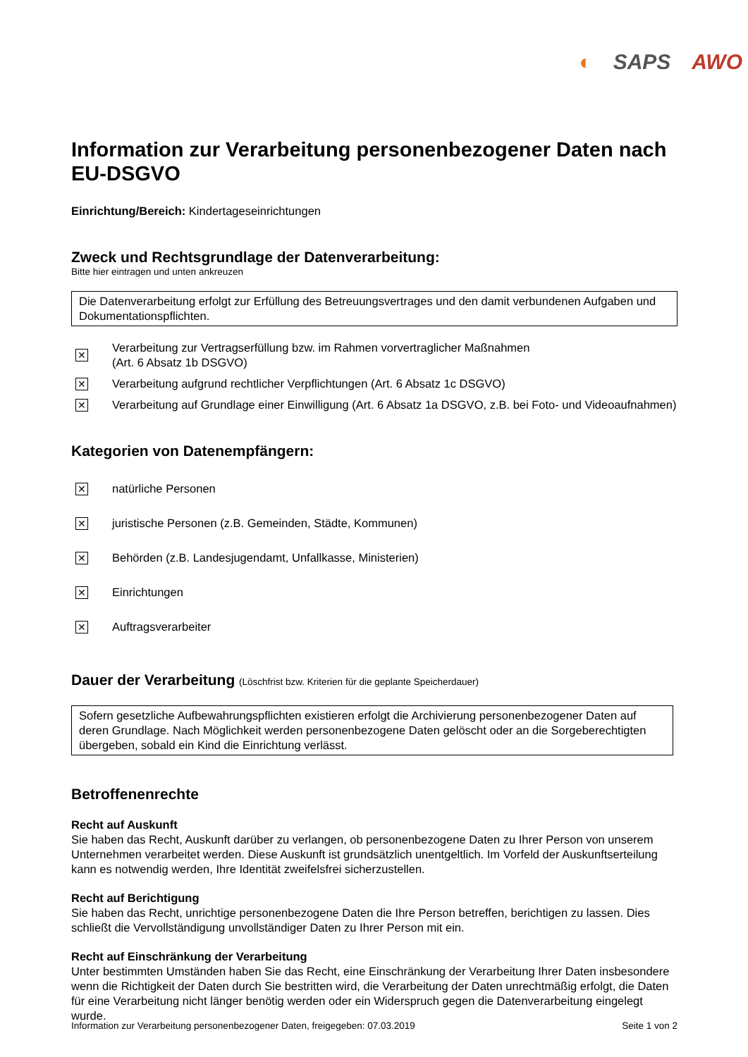◐ SAPS AWO
Information zur Verarbeitung personenbezogener Daten nach EU-DSGVO
Einrichtung/Bereich: Kindertageseinrichtungen
Zweck und Rechtsgrundlage der Datenverarbeitung:
Bitte hier eintragen und unten ankreuzen
Die Datenverarbeitung erfolgt zur Erfüllung des Betreuungsvertrages und den damit verbundenen Aufgaben und Dokumentationspflichten.
✕ Verarbeitung zur Vertragserfüllung bzw. im Rahmen vorvertraglicher Maßnahmen
(Art. 6 Absatz 1b DSGVO)
✕ Verarbeitung aufgrund rechtlicher Verpflichtungen (Art. 6 Absatz 1c DSGVO)
✕ Verarbeitung auf Grundlage einer Einwilligung (Art. 6 Absatz 1a DSGVO, z.B. bei Foto- und Videoaufnahmen)
Kategorien von Datenempfängern:
✕ natürliche Personen
✕ juristische Personen (z.B. Gemeinden, Städte, Kommunen)
✕ Behörden (z.B. Landesjugendamt, Unfallkasse, Ministerien)
✕ Einrichtungen
✕ Auftragsverarbeiter
Dauer der Verarbeitung (Löschfrist bzw. Kriterien für die geplante Speicherdauer)
Sofern gesetzliche Aufbewahrungspflichten existieren erfolgt die Archivierung personenbezogener Daten auf deren Grundlage. Nach Möglichkeit werden personenbezogene Daten gelöscht oder an die Sorgeberechtigten übergeben, sobald ein Kind die Einrichtung verlässt.
Betroffenenrechte
Recht auf Auskunft
Sie haben das Recht, Auskunft darüber zu verlangen, ob personenbezogene Daten zu Ihrer Person von unserem Unternehmen verarbeitet werden. Diese Auskunft ist grundsätzlich unentgeltlich. Im Vorfeld der Auskunftserteilung kann es notwendig werden, Ihre Identität zweifelsfrei sicherzustellen.
Recht auf Berichtigung
Sie haben das Recht, unrichtige personenbezogene Daten die Ihre Person betreffen, berichtigen zu lassen. Dies schließt die Vervollständigung unvollständiger Daten zu Ihrer Person mit ein.
Recht auf Einschränkung der Verarbeitung
Unter bestimmten Umständen haben Sie das Recht, eine Einschränkung der Verarbeitung Ihrer Daten insbesondere wenn die Richtigkeit der Daten durch Sie bestritten wird, die Verarbeitung der Daten unrechtmäßig erfolgt, die Daten für eine Verarbeitung nicht länger benötig werden oder ein Widerspruch gegen die Datenverarbeitung eingelegt wurde.
Information zur Verarbeitung personenbezogener Daten, freigegeben: 07.03.2019 Seite 1 von 2